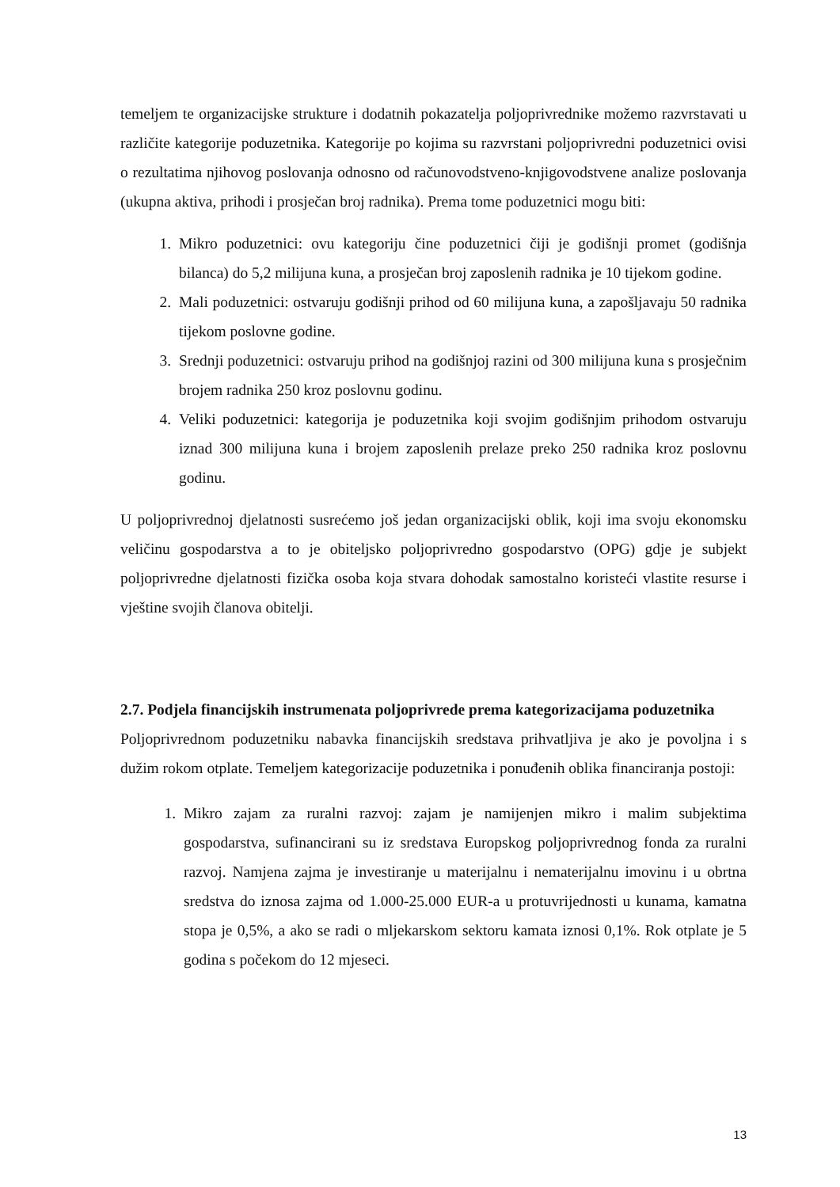temeljem te organizacijske strukture i dodatnih pokazatelja poljoprivrednike možemo razvrstavati u različite kategorije poduzetnika. Kategorije po kojima su razvrstani poljoprivredni poduzetnici ovisi o rezultatima njihovog poslovanja odnosno od računovodstveno-knjigovodstvene analize poslovanja (ukupna aktiva, prihodi i prosječan broj radnika). Prema tome poduzetnici mogu biti:
1. Mikro poduzetnici: ovu kategoriju čine poduzetnici čiji je godišnji promet (godišnja bilanca) do 5,2 milijuna kuna, a prosječan broj zaposlenih radnika je 10 tijekom godine.
2. Mali poduzetnici: ostvaruju godišnji prihod od 60 milijuna kuna, a zapošljavaju 50 radnika tijekom poslovne godine.
3. Srednji poduzetnici: ostvaruju prihod na godišnjoj razini od 300 milijuna kuna s prosječnim brojem radnika 250 kroz poslovnu godinu.
4. Veliki poduzetnici: kategorija je poduzetnika koji svojim godišnjim prihodom ostvaruju iznad 300 milijuna kuna i brojem zaposlenih prelaze preko 250 radnika kroz poslovnu godinu.
U poljoprivrednoj djelatnosti susrećemo još jedan organizacijski oblik, koji ima svoju ekonomsku veličinu gospodarstva a to je obiteljsko poljoprivredno gospodarstvo (OPG) gdje je subjekt poljoprivredne djelatnosti fizička osoba koja stvara dohodak samostalno koristeći vlastite resurse i vještine svojih članova obitelji.
2.7. Podjela financijskih instrumenata poljoprivrede prema kategorizacijama poduzetnika
Poljoprivrednom poduzetniku nabavka financijskih sredstava prihvatljiva je ako je povoljna i s dužim rokom otplate. Temeljem kategorizacije poduzetnika i ponuđenih oblika financiranja postoji:
1. Mikro zajam za ruralni razvoj: zajam je namijenjen mikro i malim subjektima gospodarstva, sufinancirani su iz sredstava Europskog poljoprivrednog fonda za ruralni razvoj. Namjena zajma je investiranje u materijalnu i nematerijalnu imovinu i u obrtna sredstva do iznosa zajma od 1.000-25.000 EUR-a u protuvrijednosti u kunama, kamatna stopa je 0,5%, a ako se radi o mljekarskom sektoru kamata iznosi 0,1%. Rok otplate je 5 godina s počekom do 12 mjeseci.
13